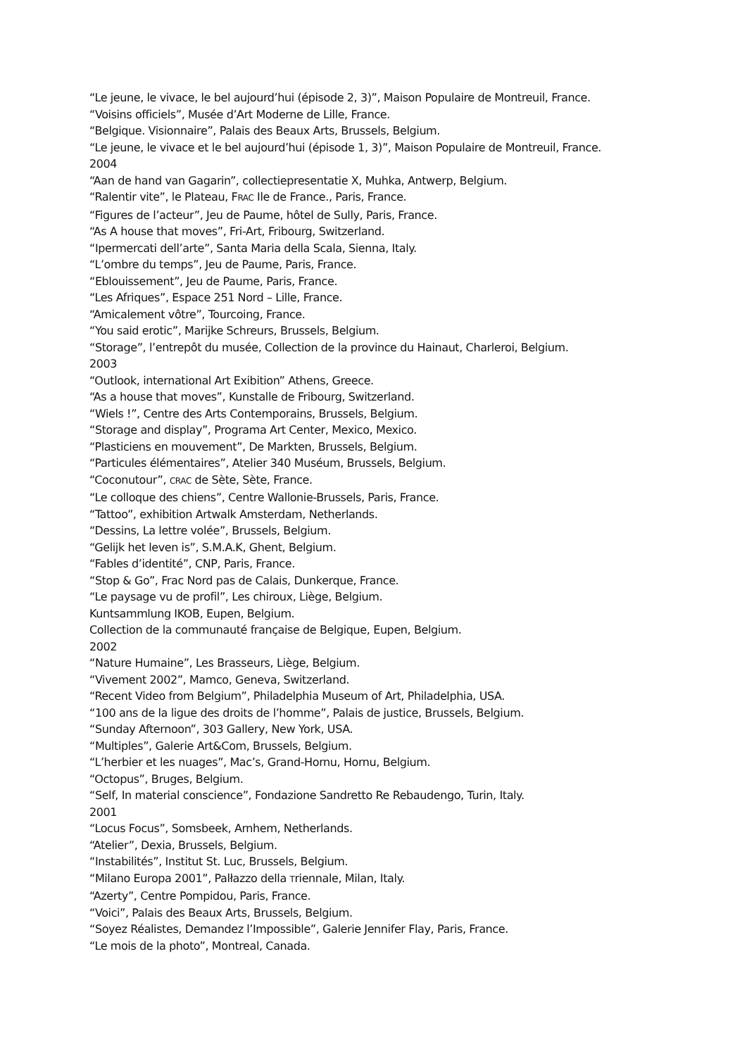“Le jeune, le vivace, le bel aujourd’hui (épisode 2, 3)”, Maison Populaire de Montreuil, France.
“Voisins officiels”, Musée d’Art Moderne de Lille, France.
“Belgique. Visionnaire”, Palais des Beaux Arts, Brussels, Belgium.
“Le jeune, le vivace et le bel aujourd’hui (épisode 1, 3)”, Maison Populaire de Montreuil, France.
2004
“Aan de hand van Gagarin”, collectiepresentatie X, Muhka, Antwerp, Belgium.
“Ralentir vite”, le Plateau, FRAC Ile de France., Paris, France.
“Figures de l’acteur”, Jeu de Paume, hôtel de Sully, Paris, France.
“As A house that moves”, Fri-Art, Fribourg, Switzerland.
“Ipermercati dell’arte”, Santa Maria della Scala, Sienna, Italy.
“L’ombre du temps”, Jeu de Paume, Paris, France.
“Eblouissement”, Jeu de Paume, Paris, France.
“Les Afriques”, Espace 251 Nord – Lille, France.
“Amicalement vôtre”, Tourcoing, France.
“You said erotic”, Marijke Schreurs, Brussels, Belgium.
“Storage”, l’entrepôt du musée, Collection de la province du Hainaut, Charleroi, Belgium.
2003
“Outlook, international Art Exibition” Athens, Greece.
“As a house that moves”, Kunstalle de Fribourg, Switzerland.
“Wiels !”, Centre des Arts Contemporains, Brussels, Belgium.
“Storage and display”, Programa Art Center, Mexico, Mexico.
“Plasticiens en mouvement”, De Markten, Brussels, Belgium.
“Particules élémentaires”, Atelier 340 Muséum, Brussels, Belgium.
“Coconutour”, CRAC de Sète, Sète, France.
“Le colloque des chiens”, Centre Wallonie-Brussels, Paris, France.
“Tattoo”, exhibition Artwalk Amsterdam, Netherlands.
“Dessins, La lettre volée”, Brussels, Belgium.
“Gelijk het leven is”, S.M.A.K, Ghent, Belgium.
“Fables d’identité”, CNP, Paris, France.
“Stop & Go”, Frac Nord pas de Calais, Dunkerque, France.
“Le paysage vu de profil”, Les chiroux, Liège, Belgium.
Kuntsammlung IKOB, Eupen, Belgium.
Collection de la communauté française de Belgique, Eupen, Belgium.
2002
“Nature Humaine”, Les Brasseurs, Liège, Belgium.
“Vivement 2002”, Mamco, Geneva, Switzerland.
“Recent Video from Belgium”, Philadelphia Museum of Art, Philadelphia, USA.
“100 ans de la ligue des droits de l’homme”, Palais de justice, Brussels, Belgium.
“Sunday Afternoon”, 303 Gallery, New York, USA.
“Multiples”, Galerie Art&Com, Brussels, Belgium.
“L’herbier et les nuages”, Mac’s, Grand-Hornu, Hornu, Belgium.
“Octopus”, Bruges, Belgium.
“Self, In material conscience”, Fondazione Sandretto Re Rebaudengo, Turin, Italy.
2001
“Locus Focus”, Somsbeek, Arnhem, Netherlands.
“Atelier”, Dexia, Brussels, Belgium.
“Instabilités”, Institut St. Luc, Brussels, Belgium.
“Milano Europa 2001”, Palłazzo della Triennale, Milan, Italy.
“Azerty”, Centre Pompidou, Paris, France.
“Voici”, Palais des Beaux Arts, Brussels, Belgium.
“Soyez Réalistes, Demandez l’Impossible”, Galerie Jennifer Flay, Paris, France.
“Le mois de la photo”, Montreal, Canada.